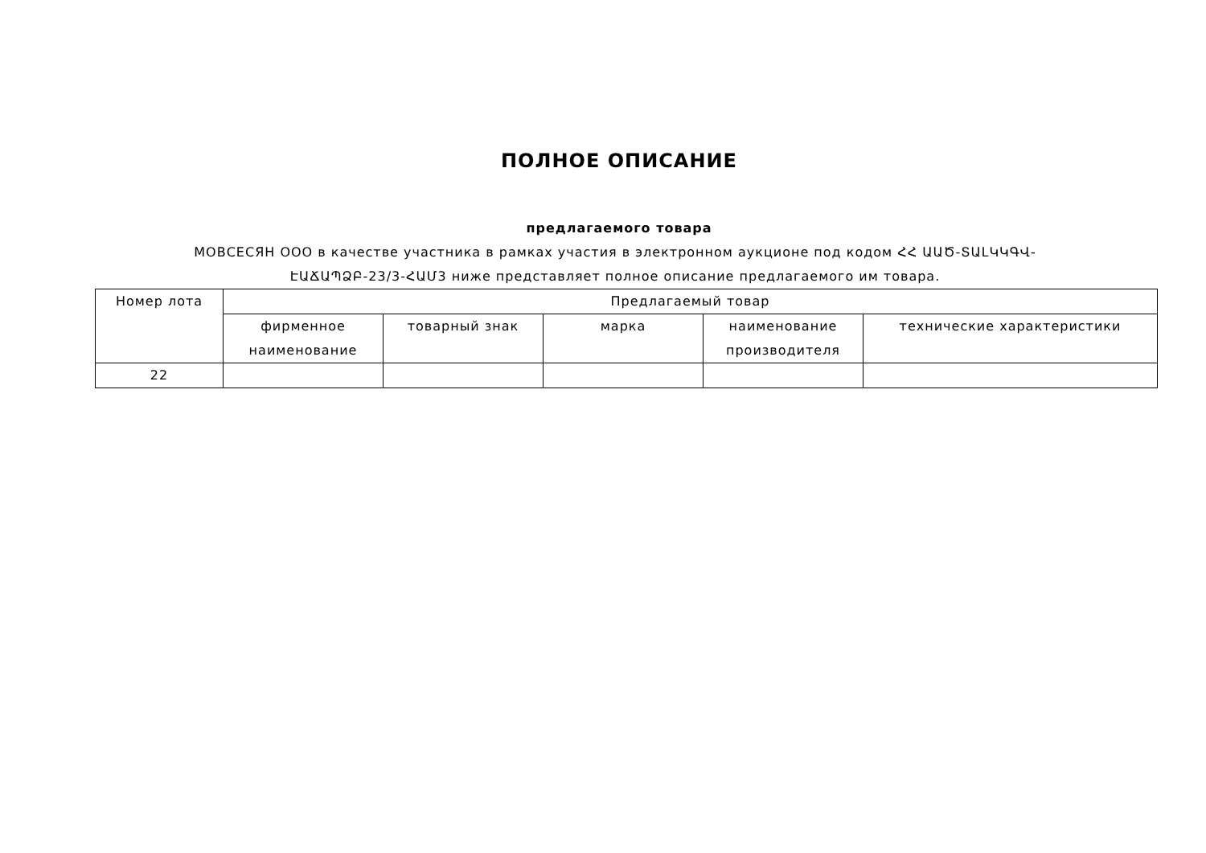ПОЛНОЕ ОПИСАНИЕ
предлагаемого товара
МОВСЕСЯН ООО в качестве участника в рамках участия в электронном аукционе под кодом ՀՀ ԱԱԾ-ՏԱԼԿԿԳՎ-ԷԱՃԱՊՁԲ-23/3-ՀԱՄ3 ниже представляет полное описание предлагаемого им товара.
| Номер лота | Предлагаемый товар | | | | |
| --- | --- | --- | --- | --- | --- |
| | фирменное наименование | товарный знак | марка | наименование производителя | технические характеристики |
| 22 | | | | | |